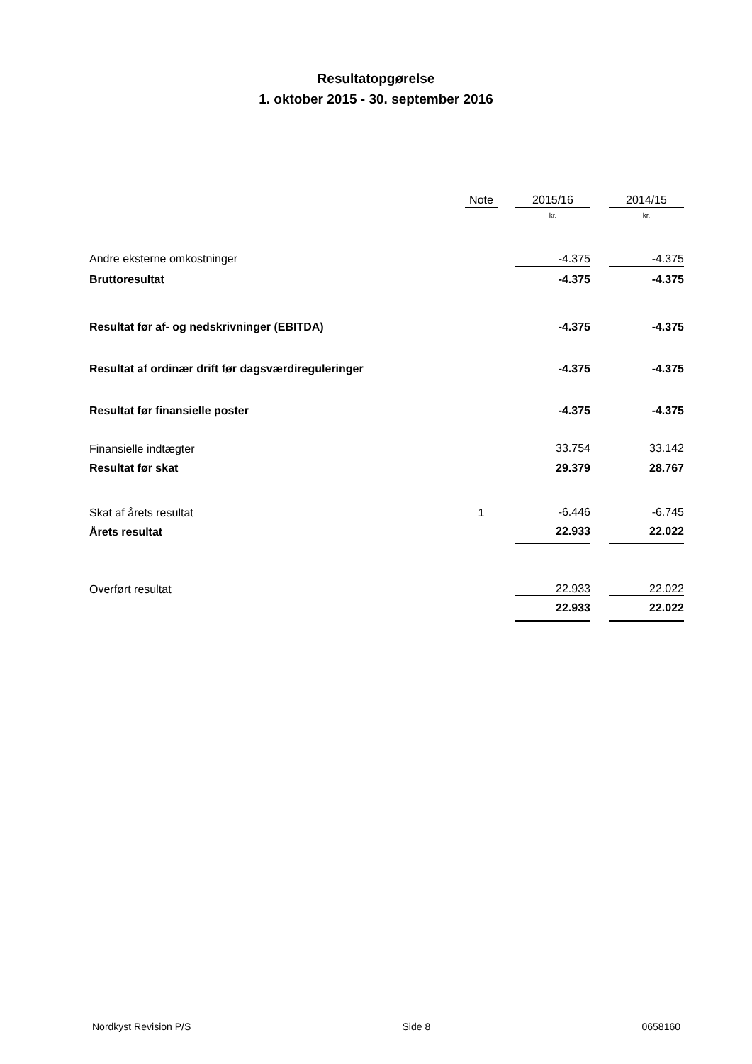Resultatopgørelse
1. oktober 2015 - 30. september 2016
| | Note | | 2015/16 | | 2014/15 |
| --- | --- | --- | --- | --- | --- |
| | | | kr. | | kr. |
| Andre eksterne omkostninger | | | -4.375 | | -4.375 |
| Bruttoresultat | | | -4.375 | | -4.375 |
| Resultat før af- og nedskrivninger (EBITDA) | | | -4.375 | | -4.375 |
| Resultat af ordinær drift før dagsværdireguleringer | | | -4.375 | | -4.375 |
| Resultat før finansielle poster | | | -4.375 | | -4.375 |
| Finansielle indtægter | | | 33.754 | | 33.142 |
| Resultat før skat | | | 29.379 | | 28.767 |
| Skat af årets resultat | 1 | | -6.446 | | -6.745 |
| Årets resultat | | | 22.933 | | 22.022 |
| Overført resultat | | | 22.933 | | 22.022 |
| | | | 22.933 | | 22.022 |
Nordkyst Revision P/S Side 8 0658160